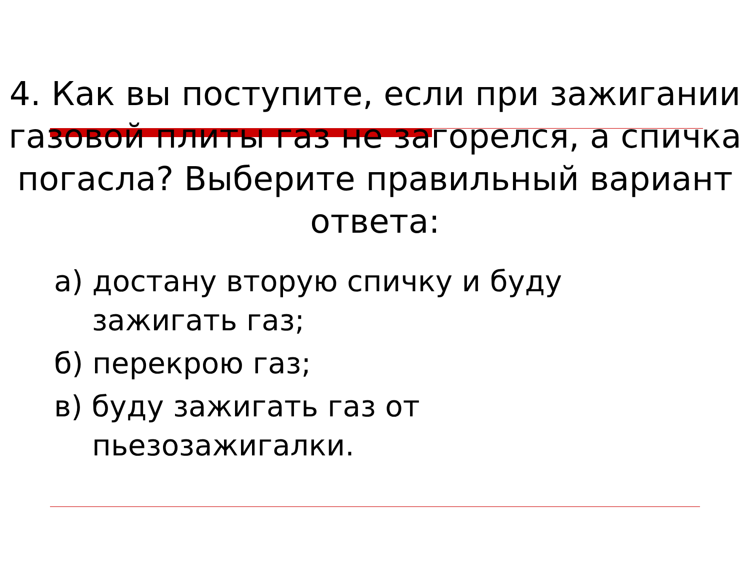4. Как вы поступите, если при зажигании газовой плиты газ не загорелся, а спичка погасла? Выберите правильный вариант ответа:
а) достану вторую спичку и буду зажигать газ;
б) перекрою газ;
в) буду зажигать газ от пьезозажигалки.